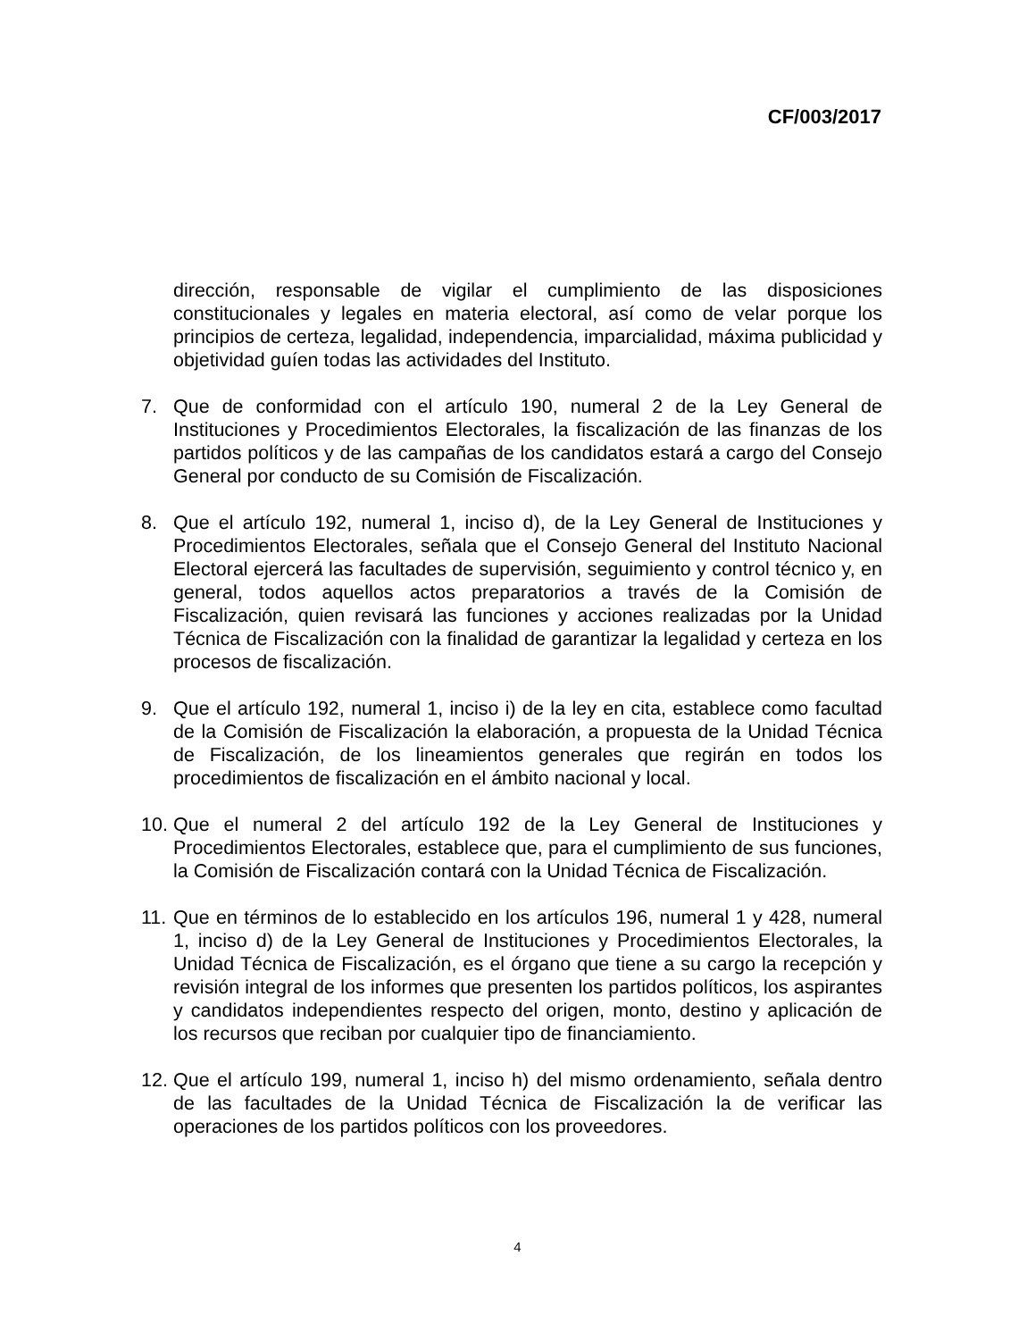CF/003/2017
dirección, responsable de vigilar el cumplimiento de las disposiciones constitucionales y legales en materia electoral, así como de velar porque los principios de certeza, legalidad, independencia, imparcialidad, máxima publicidad y objetividad guíen todas las actividades del Instituto.
7. Que de conformidad con el artículo 190, numeral 2 de la Ley General de Instituciones y Procedimientos Electorales, la fiscalización de las finanzas de los partidos políticos y de las campañas de los candidatos estará a cargo del Consejo General por conducto de su Comisión de Fiscalización.
8. Que el artículo 192, numeral 1, inciso d), de la Ley General de Instituciones y Procedimientos Electorales, señala que el Consejo General del Instituto Nacional Electoral ejercerá las facultades de supervisión, seguimiento y control técnico y, en general, todos aquellos actos preparatorios a través de la Comisión de Fiscalización, quien revisará las funciones y acciones realizadas por la Unidad Técnica de Fiscalización con la finalidad de garantizar la legalidad y certeza en los procesos de fiscalización.
9. Que el artículo 192, numeral 1, inciso i) de la ley en cita, establece como facultad de la Comisión de Fiscalización la elaboración, a propuesta de la Unidad Técnica de Fiscalización, de los lineamientos generales que regirán en todos los procedimientos de fiscalización en el ámbito nacional y local.
10. Que el numeral 2 del artículo 192 de la Ley General de Instituciones y Procedimientos Electorales, establece que, para el cumplimiento de sus funciones, la Comisión de Fiscalización contará con la Unidad Técnica de Fiscalización.
11. Que en términos de lo establecido en los artículos 196, numeral 1 y 428, numeral 1, inciso d) de la Ley General de Instituciones y Procedimientos Electorales, la Unidad Técnica de Fiscalización, es el órgano que tiene a su cargo la recepción y revisión integral de los informes que presenten los partidos políticos, los aspirantes y candidatos independientes respecto del origen, monto, destino y aplicación de los recursos que reciban por cualquier tipo de financiamiento.
12. Que el artículo 199, numeral 1, inciso h) del mismo ordenamiento, señala dentro de las facultades de la Unidad Técnica de Fiscalización la de verificar las operaciones de los partidos políticos con los proveedores.
4